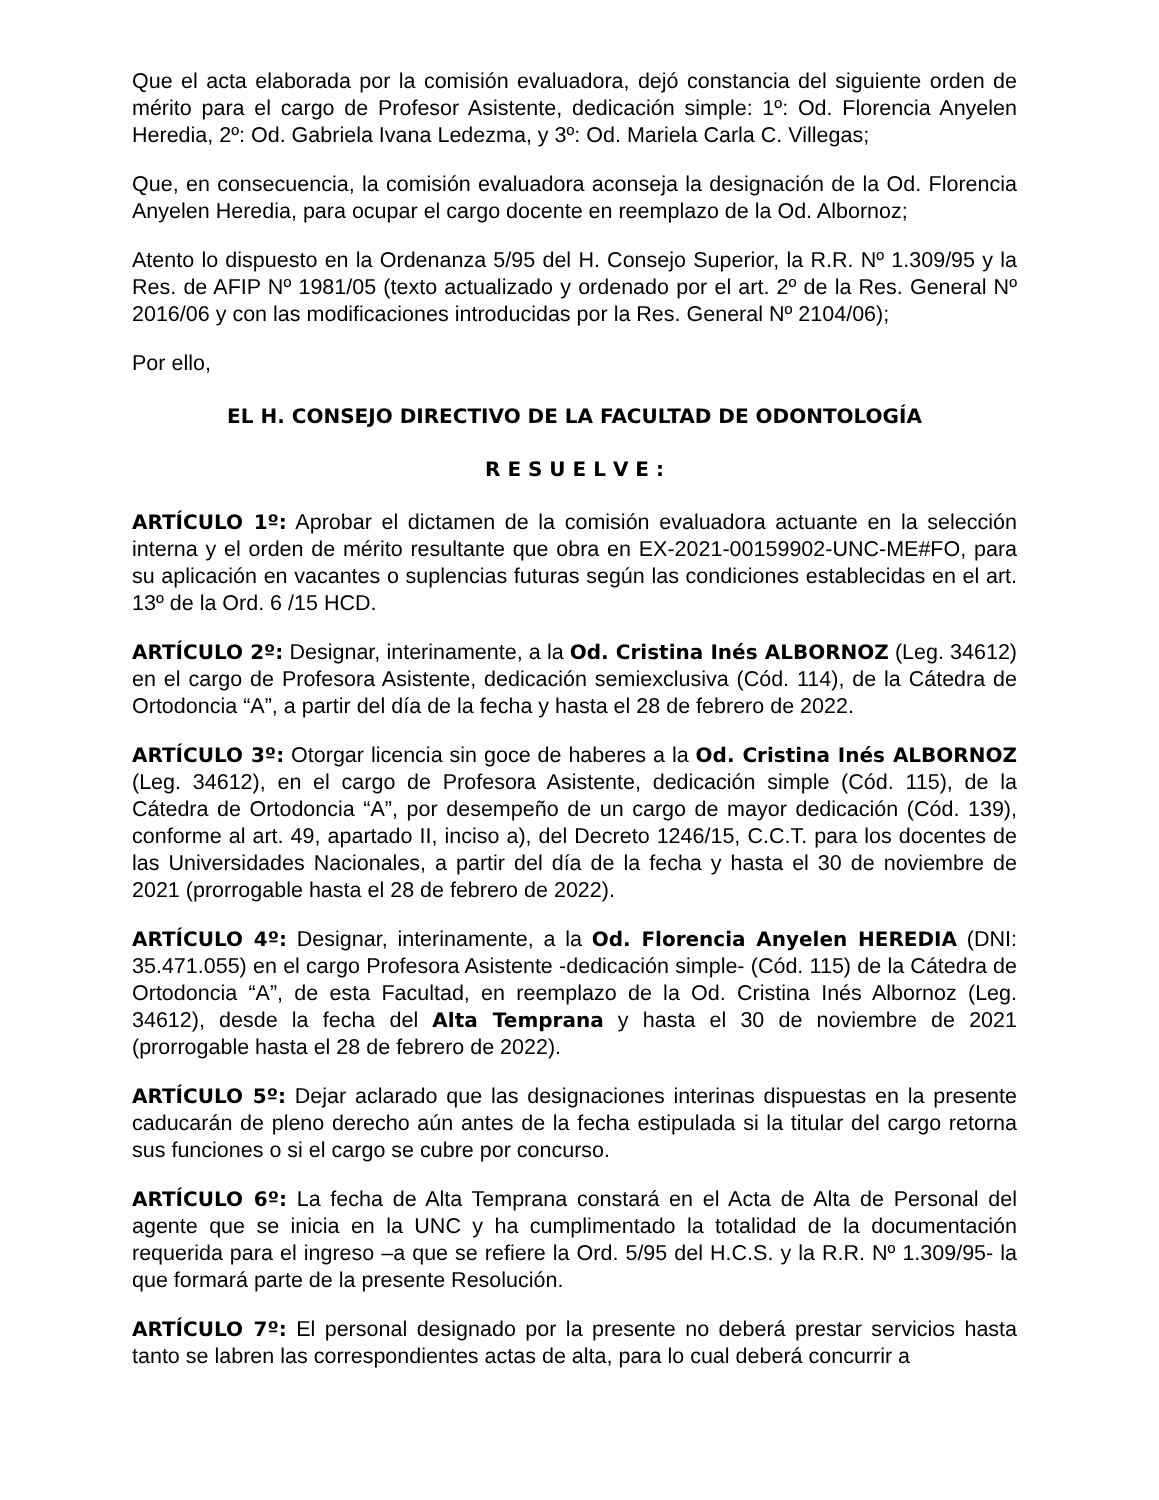Que el acta elaborada por la comisión evaluadora, dejó constancia del siguiente orden de mérito para el cargo de Profesor Asistente, dedicación simple: 1º: Od. Florencia Anyelen Heredia, 2º: Od. Gabriela Ivana Ledezma, y 3º: Od. Mariela Carla C. Villegas;
Que, en consecuencia, la comisión evaluadora aconseja la designación de la Od. Florencia Anyelen Heredia, para ocupar el cargo docente en reemplazo de la Od. Albornoz;
Atento lo dispuesto en la Ordenanza 5/95 del H. Consejo Superior, la R.R. Nº 1.309/95 y la Res. de AFIP Nº 1981/05 (texto actualizado y ordenado por el art. 2º de la Res. General Nº 2016/06 y con las modificaciones introducidas por la Res. General Nº 2104/06);
Por ello,
EL H. CONSEJO DIRECTIVO DE LA FACULTAD DE ODONTOLOGÍA
R E S U E L V E :
ARTÍCULO 1º: Aprobar el dictamen de la comisión evaluadora actuante en la selección interna y el orden de mérito resultante que obra en EX-2021-00159902-UNC-ME#FO, para su aplicación en vacantes o suplencias futuras según las condiciones establecidas en el art. 13º de la Ord. 6 /15 HCD.
ARTÍCULO 2º: Designar, interinamente, a la Od. Cristina Inés ALBORNOZ (Leg. 34612) en el cargo de Profesora Asistente, dedicación semiexclusiva (Cód. 114), de la Cátedra de Ortodoncia “A”, a partir del día de la fecha y hasta el 28 de febrero de 2022.
ARTÍCULO 3º: Otorgar licencia sin goce de haberes a la Od. Cristina Inés ALBORNOZ (Leg. 34612), en el cargo de Profesora Asistente, dedicación simple (Cód. 115), de la Cátedra de Ortodoncia “A”, por desempeño de un cargo de mayor dedicación (Cód. 139), conforme al art. 49, apartado II, inciso a), del Decreto 1246/15, C.C.T. para los docentes de las Universidades Nacionales, a partir del día de la fecha y hasta el 30 de noviembre de 2021 (prorrogable hasta el 28 de febrero de 2022).
ARTÍCULO 4º: Designar, interinamente, a la Od. Florencia Anyelen HEREDIA (DNI: 35.471.055) en el cargo Profesora Asistente -dedicación simple- (Cód. 115) de la Cátedra de Ortodoncia “A”, de esta Facultad, en reemplazo de la Od. Cristina Inés Albornoz (Leg. 34612), desde la fecha del Alta Temprana y hasta el 30 de noviembre de 2021 (prorrogable hasta el 28 de febrero de 2022).
ARTÍCULO 5º: Dejar aclarado que las designaciones interinas dispuestas en la presente caducarán de pleno derecho aún antes de la fecha estipulada si la titular del cargo retorna sus funciones o si el cargo se cubre por concurso.
ARTÍCULO 6º: La fecha de Alta Temprana constará en el Acta de Alta de Personal del agente que se inicia en la UNC y ha cumplimentado la totalidad de la documentación requerida para el ingreso –a que se refiere la Ord. 5/95 del H.C.S. y la R.R. Nº 1.309/95- la que formará parte de la presente Resolución.
ARTÍCULO 7º: El personal designado por la presente no deberá prestar servicios hasta tanto se labren las correspondientes actas de alta, para lo cual deberá concurrir a